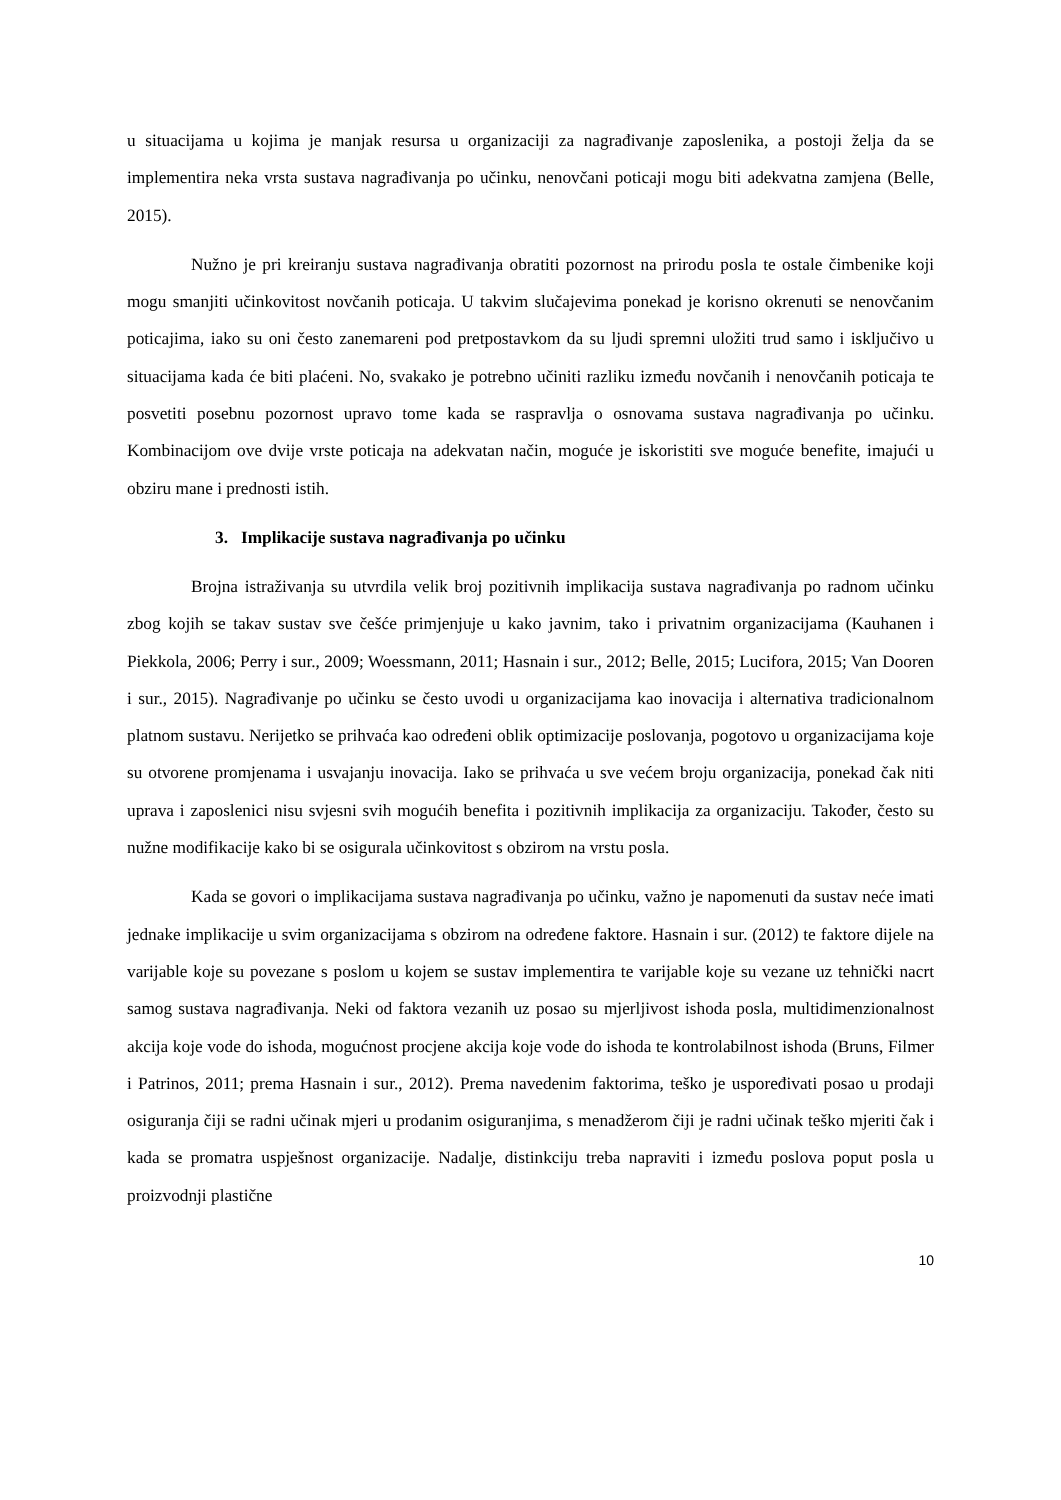u situacijama u kojima je manjak resursa u organizaciji za nagrađivanje zaposlenika, a postoji želja da se implementira neka vrsta sustava nagrađivanja po učinku, nenovčani poticaji mogu biti adekvatna zamjena (Belle, 2015).
Nužno je pri kreiranju sustava nagrađivanja obratiti pozornost na prirodu posla te ostale čimbenike koji mogu smanjiti učinkovitost novčanih poticaja. U takvim slučajevima ponekad je korisno okrenuti se nenovčanim poticajima, iako su oni često zanemareni pod pretpostavkom da su ljudi spremni uložiti trud samo i isključivo u situacijama kada će biti plaćeni. No, svakako je potrebno učiniti razliku između novčanih i nenovčanih poticaja te posvetiti posebnu pozornost upravo tome kada se raspravlja o osnovama sustava nagrađivanja po učinku. Kombinacijom ove dvije vrste poticaja na adekvatan način, moguće je iskoristiti sve moguće benefite, imajući u obziru mane i prednosti istih.
3. Implikacije sustava nagrađivanja po učinku
Brojna istraživanja su utvrdila velik broj pozitivnih implikacija sustava nagrađivanja po radnom učinku zbog kojih se takav sustav sve češće primjenjuje u kako javnim, tako i privatnim organizacijama (Kauhanen i Piekkola, 2006; Perry i sur., 2009; Woessmann, 2011; Hasnain i sur., 2012; Belle, 2015; Lucifora, 2015; Van Dooren i sur., 2015). Nagrađivanje po učinku se često uvodi u organizacijama kao inovacija i alternativa tradicionalnom platnom sustavu. Nerijetko se prihvaća kao određeni oblik optimizacije poslovanja, pogotovo u organizacijama koje su otvorene promjenama i usvajanju inovacija. Iako se prihvaća u sve većem broju organizacija, ponekad čak niti uprava i zaposlenici nisu svjesni svih mogućih benefita i pozitivnih implikacija za organizaciju. Također, često su nužne modifikacije kako bi se osigurala učinkovitost s obzirom na vrstu posla.
Kada se govori o implikacijama sustava nagrađivanja po učinku, važno je napomenuti da sustav neće imati jednake implikacije u svim organizacijama s obzirom na određene faktore. Hasnain i sur. (2012) te faktore dijele na varijable koje su povezane s poslom u kojem se sustav implementira te varijable koje su vezane uz tehnički nacrt samog sustava nagrađivanja. Neki od faktora vezanih uz posao su mjerljivost ishoda posla, multidimenzionalnost akcija koje vode do ishoda, mogućnost procjene akcija koje vode do ishoda te kontrolabilnost ishoda (Bruns, Filmer i Patrinos, 2011; prema Hasnain i sur., 2012). Prema navedenim faktorima, teško je uspoređivati posao u prodaji osiguranja čiji se radni učinak mjeri u prodanim osiguranjima, s menadžerom čiji je radni učinak teško mjeriti čak i kada se promatra uspješnost organizacije. Nadalje, distinkciju treba napraviti i između poslova poput posla u proizvodnji plastične
10